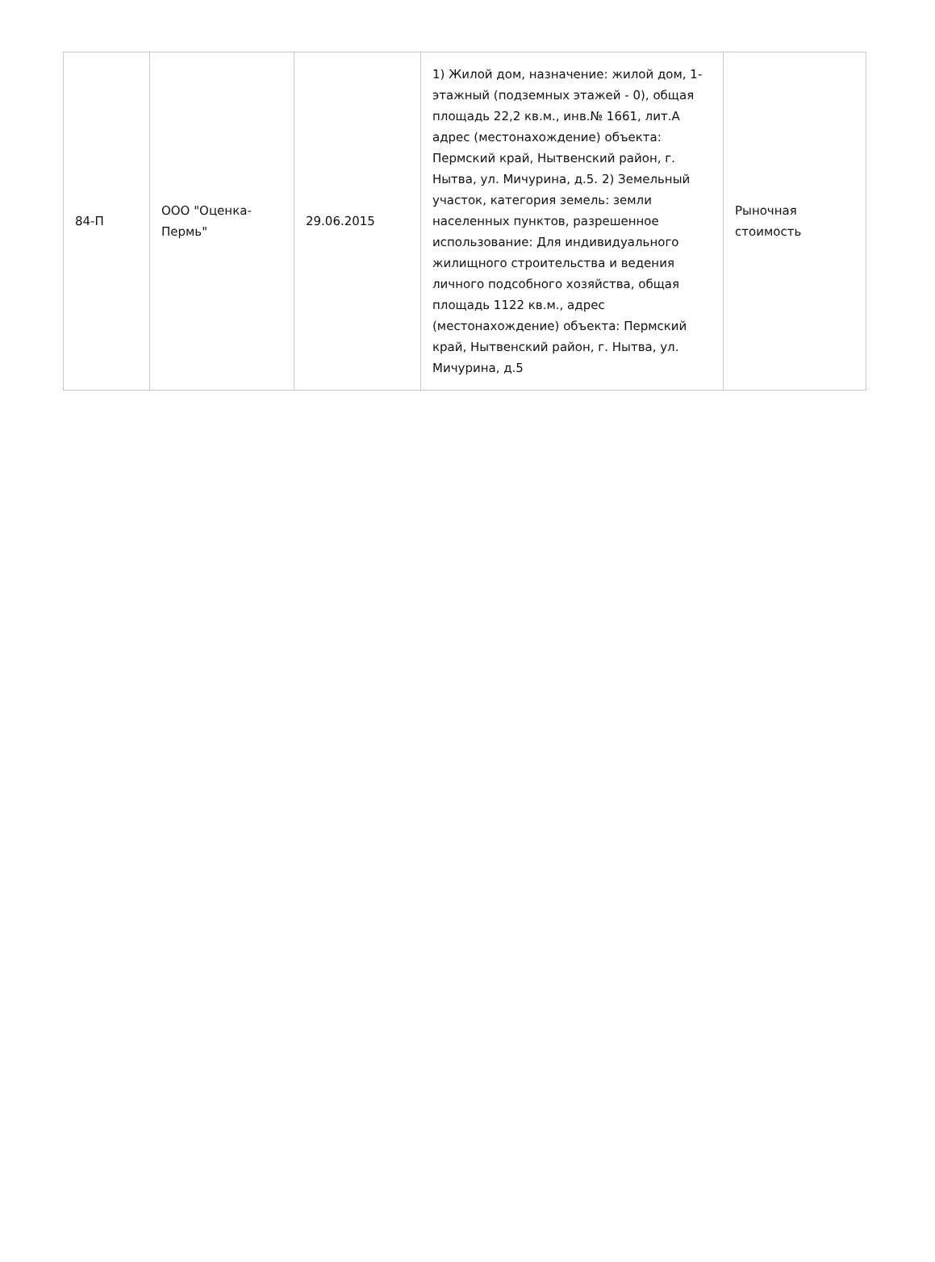| 84-П | ООО "Оценка-Пермь" | 29.06.2015 | 1) Жилой дом, назначение: жилой дом, 1-этажный (подземных этажей - 0), общая площадь 22,2 кв.м., инв.№ 1661, лит.А адрес (местонахождение) объекта: Пермский край, Нытвенский район, г. Нытва, ул. Мичурина, д.5. 2) Земельный участок, категория земель: земли населенных пунктов, разрешенное использование: Для индивидуального жилищного строительства и ведения личного подсобного хозяйства, общая площадь 1122 кв.м., адрес (местонахождение) объекта: Пермский край, Нытвенский район, г. Нытва, ул. Мичурина, д.5 | Рыночная стоимость |